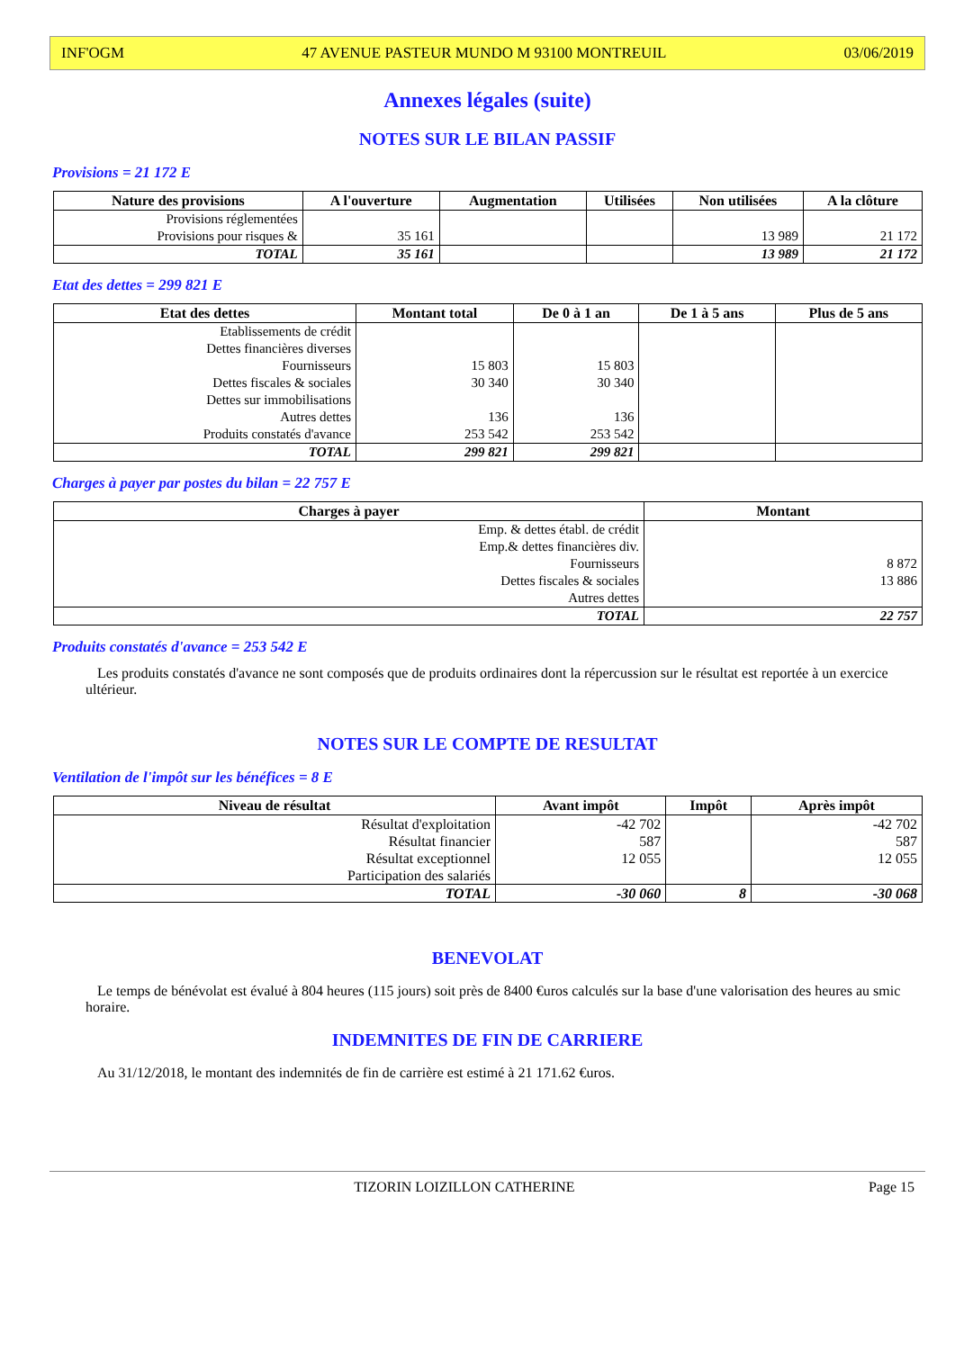INF'OGM 47 AVENUE PASTEUR MUNDO M 93100 MONTREUIL 03/06/2019
Annexes légales (suite)
NOTES SUR LE BILAN PASSIF
Provisions = 21 172 E
| Nature des provisions | A l'ouverture | Augmentation | Utilisées | Non utilisées | A la clôture |
| --- | --- | --- | --- | --- | --- |
| Provisions réglementées Provisions pour risques & | 35 161 | | | 13 989 | 21 172 |
| TOTAL | 35 161 | | | 13 989 | 21 172 |
Etat des dettes = 299 821 E
| Etat des dettes | Montant total | De 0 à 1 an | De 1 à 5 ans | Plus de 5 ans |
| --- | --- | --- | --- | --- |
| Etablissements de crédit Dettes financières diverses Fournisseurs Dettes fiscales & sociales Dettes sur immobilisations Autres dettes Produits constatés d'avance | 15 803 30 340 136 253 542 | 15 803 30 340 136 253 542 | | |
| TOTAL | 299 821 | 299 821 | | |
Charges à payer par postes du bilan = 22 757 E
| Charges à payer | Montant |
| --- | --- |
| Emp. & dettes établ. de crédit Emp.& dettes financières div. Fournisseurs Dettes fiscales & sociales Autres dettes | 8 872 13 886 |
| TOTAL | 22 757 |
Produits constatés d'avance = 253 542 E
Les produits constatés d'avance ne sont composés que de produits ordinaires dont la répercussion sur le résultat est reportée à un exercice ultérieur.
NOTES SUR LE COMPTE DE RESULTAT
Ventilation de l'impôt sur les bénéfices = 8 E
| Niveau de résultat | Avant impôt | Impôt | Après impôt |
| --- | --- | --- | --- |
| Résultat d'exploitation Résultat financier Résultat exceptionnel Participation des salariés | -42 702 587 12 055 | | -42 702 587 12 055 |
| TOTAL | -30 060 | 8 | -30 068 |
BENEVOLAT
Le temps de bénévolat est évalué à 804 heures (115 jours) soit près de 8400 €uros calculés sur la base d'une valorisation des heures au smic horaire.
INDEMNITES DE FIN DE CARRIERE
Au 31/12/2018, le montant des indemnités de fin de carrière est estimé à 21 171.62 €uros.
TIZORIN LOIZILLON CATHERINE Page 15